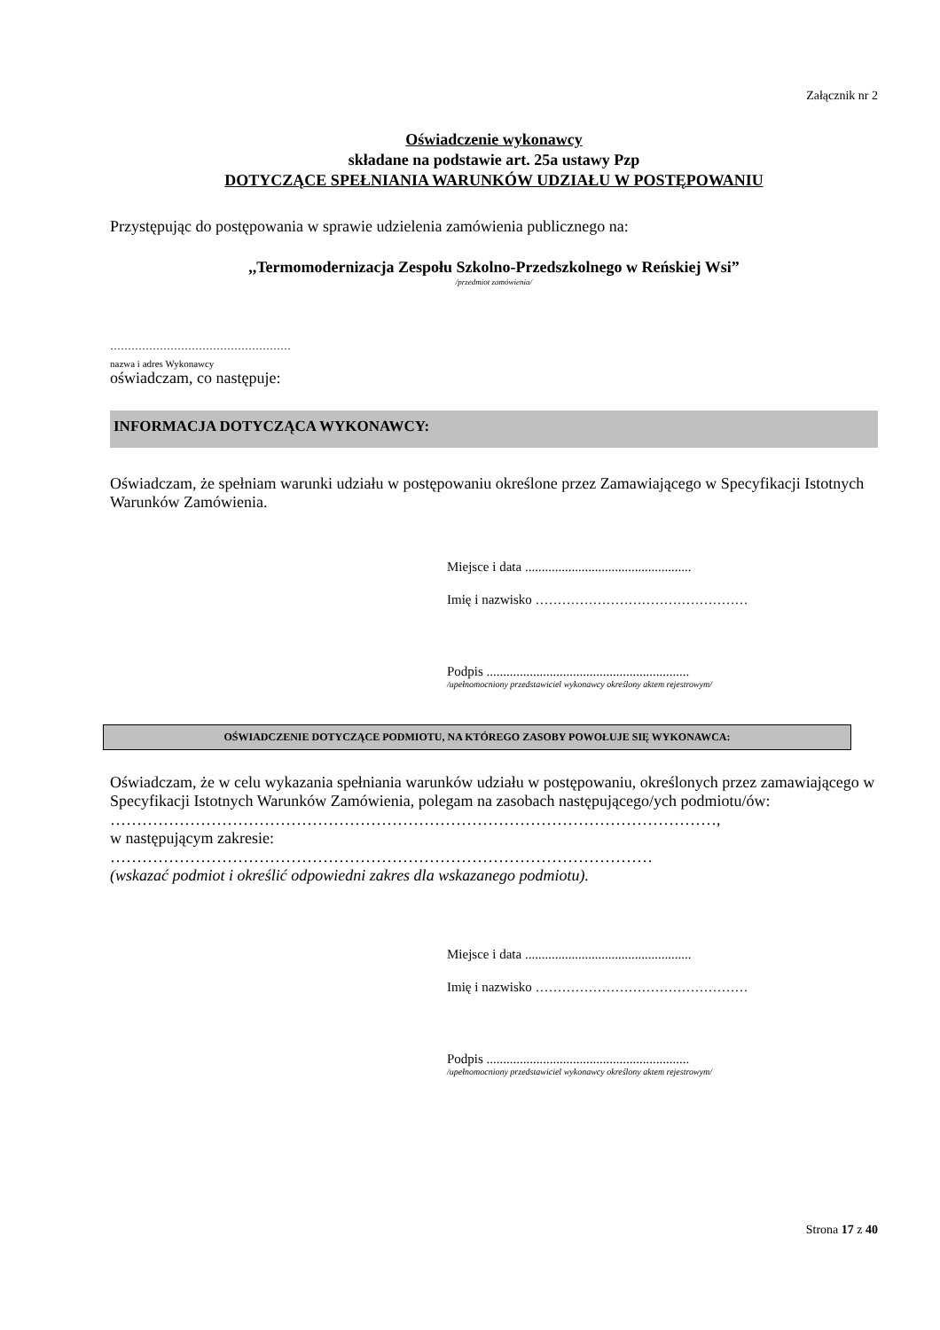Załącznik nr 2
Oświadczenie wykonawcy
składane na podstawie art. 25a ustawy Pzp
DOTYCZĄCE SPEŁNIANIA WARUNKÓW UDZIAŁU W POSTĘPOWANIU
Przystępując do postępowania w sprawie udzielenia zamówienia publicznego na:
,,Termomodernizacja Zespołu Szkolno-Przedszkolnego w Reńskiej Wsi”
/przedmiot zamówienia/
……………………………………………
nazwa i adres Wykonawcy
oświadczam, co następuje:
INFORMACJA DOTYCZĄCA WYKONAWCY:
Oświadczam, że spełniam warunki udziału w postępowaniu określone przez Zamawiającego w Specyfikacji Istotnych Warunków Zamówienia.
Miejsce i data ..................................................
Imię i nazwisko …………………………………………
Podpis .............................................................
/upełnomocniony przedstawiciel wykonawcy określony aktem rejestrowym/
OŚWIADCZENIE DOTYCZĄCE PODMIOTU, NA KTÓREGO ZASOBY POWOŁUJE SIĘ WYKONAWCA:
Oświadczam, że w celu wykazania spełniania warunków udziału w postępowaniu, określonych przez zamawiającego w Specyfikacji Istotnych Warunków Zamówienia, polegam na zasobach następującego/ych podmiotu/ów:
……………………………………………………………………………………………………,
w następującym zakresie:
…………………………………………………………………………………………
(wskazać podmiot i określić odpowiedni zakres dla wskazanego podmiotu).
Miejsce i data ..................................................
Imię i nazwisko …………………………………………
Podpis .............................................................
/upełnomocniony przedstawiciel wykonawcy określony aktem rejestrowym/
Strona 17 z 40